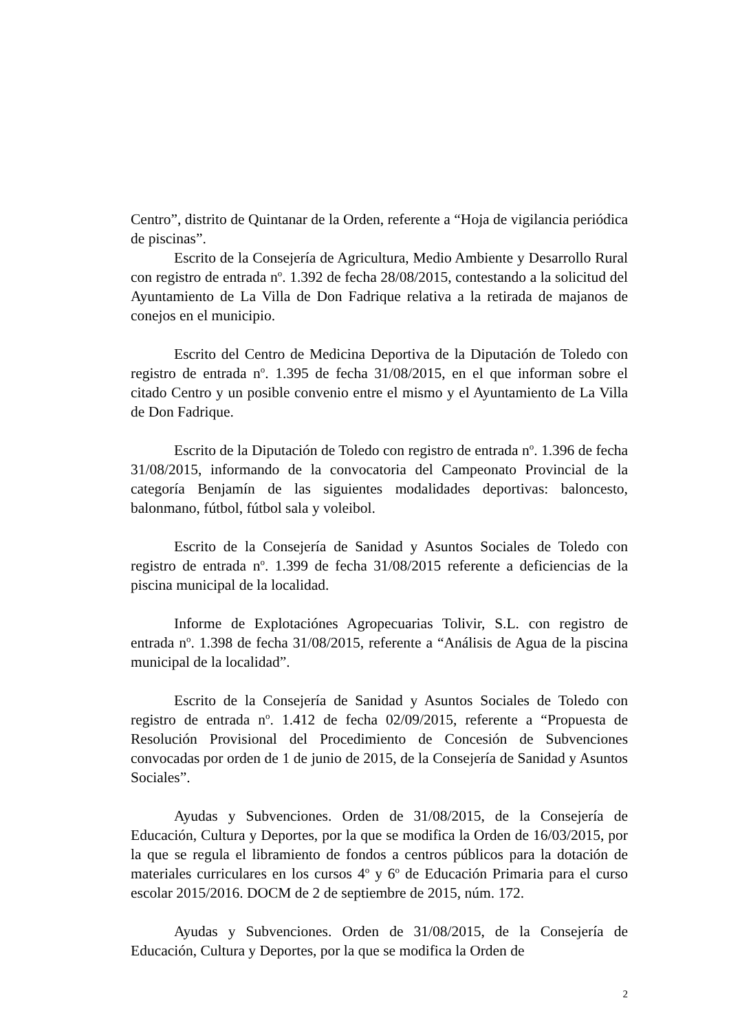Centro”, distrito de Quintanar de la Orden, referente a “Hoja de vigilancia periódica de piscinas”.
Escrito de la Consejería de Agricultura, Medio Ambiente y Desarrollo Rural con registro de entrada n<sup>o</sup>. 1.392 de fecha 28/08/2015, contestando a la solicitud del Ayuntamiento de La Villa de Don Fadrique relativa a la retirada de majanos de conejos en el municipio.
Escrito del Centro de Medicina Deportiva de la Diputación de Toledo con registro de entrada n<sup>o</sup>. 1.395 de fecha 31/08/2015, en el que informan sobre el citado Centro y un posible convenio entre el mismo y el Ayuntamiento de La Villa de Don Fadrique.
Escrito de la Diputación de Toledo con registro de entrada n<sup>o</sup>. 1.396 de fecha 31/08/2015, informando de la convocatoria del Campeonato Provincial de la categoría Benjamín de las siguientes modalidades deportivas: baloncesto, balonmano, fútbol, fútbol sala y voleibol.
Escrito de la Consejería de Sanidad y Asuntos Sociales de Toledo con registro de entrada n<sup>o</sup>. 1.399 de fecha 31/08/2015 referente a deficiencias de la piscina municipal de la localidad.
Informe de Explotaciónes Agropecuarias Tolivir, S.L. con registro de entrada n<sup>o</sup>. 1.398 de fecha 31/08/2015, referente a “Análisis de Agua de la piscina municipal de la localidad”.
Escrito de la Consejería de Sanidad y Asuntos Sociales de Toledo con registro de entrada n<sup>o</sup>. 1.412 de fecha 02/09/2015, referente a “Propuesta de Resolución Provisional del Procedimiento de Concesión de Subvenciones convocadas por orden de 1 de junio de 2015, de la Consejería de Sanidad y Asuntos Sociales”.
Ayudas y Subvenciones. Orden de 31/08/2015, de la Consejería de Educación, Cultura y Deportes, por la que se modifica la Orden de 16/03/2015, por la que se regula el libramiento de fondos a centros públicos para la dotación de materiales curriculares en los cursos 4<sup>o</sup> y 6<sup>o</sup> de Educación Primaria para el curso escolar 2015/2016. DOCM de 2 de septiembre de 2015, núm. 172.
Ayudas y Subvenciones. Orden de 31/08/2015, de la Consejería de Educación, Cultura y Deportes, por la que se modifica la Orden de
2